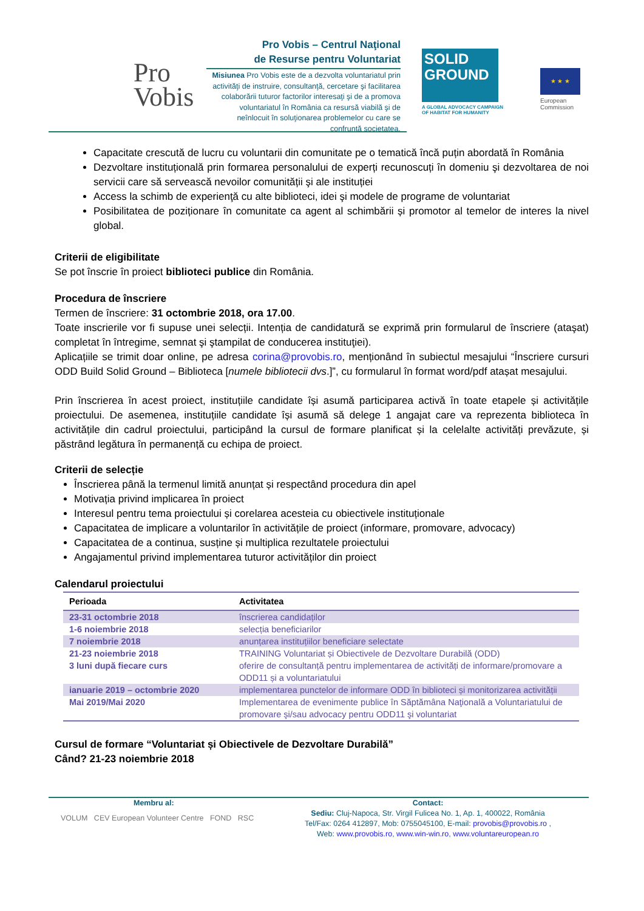Pro
Vobis
Pro Vobis – Centrul Naţional
de Resurse pentru Voluntariat
Misiunea Pro Vobis este de a dezvolta voluntariatul prin activităţi de instruire, consultanţă, cercetare şi facilitarea colaborării tuturor factorilor interesaţi şi de a promova voluntariatul în România ca resursă viabilă şi de neînlocuit în soluţionarea problemelor cu care se confruntă societatea.
SOLID
GROUND
A GLOBAL ADVOCACY CAMPAIGN
OF HABITAT FOR HUMANITY
★ ★ ★
European
Commission
Capacitate crescută de lucru cu voluntarii din comunitate pe o tematică încă puțin abordată în România
Dezvoltare instituțională prin formarea personalului de experți recunoscuți în domeniu şi dezvoltarea de noi servicii care să servească nevoilor comunității şi ale instituției
Access la schimb de experienţă cu alte biblioteci, idei şi modele de programe de voluntariat
Posibilitatea de poziționare în comunitate ca agent al schimbării și promotor al temelor de interes la nivel global.
Criterii de eligibilitate
Se pot înscrie în proiect biblioteci publice din România.
Procedura de înscriere
Termen de înscriere: 31 octombrie 2018, ora 17.00.
Toate inscrierile vor fi supuse unei selecții. Intenția de candidatură se exprimă prin formularul de înscriere (ataşat) completat în întregime, semnat şi ştampilat de conducerea instituţiei).
Aplicațiile se trimit doar online, pe adresa corina@provobis.ro, menționând în subiectul mesajului “Înscriere cursuri ODD Build Solid Ground – Biblioteca [numele bibliotecii dvs.]”, cu formularul în format word/pdf atașat mesajului.
Prin înscrierea în acest proiect, instituțiile candidate își asumă participarea activă în toate etapele și activitățile proiectului. De asemenea, instituțiile candidate își asumă să delege 1 angajat care va reprezenta biblioteca în activitățile din cadrul proiectului, participând la cursul de formare planificat și la celelalte activități prevăzute, și păstrând legătura în permanență cu echipa de proiect.
Criterii de selecție
Înscrierea până la termenul limită anunțat și respectând procedura din apel
Motivația privind implicarea în proiect
Interesul pentru tema proiectului și corelarea acesteia cu obiectivele instituționale
Capacitatea de implicare a voluntarilor în activitățile de proiect (informare, promovare, advocacy)
Capacitatea de a continua, susține și multiplica rezultatele proiectului
Angajamentul privind implementarea tuturor activităților din proiect
Calendarul proiectului
| Perioada | Activitatea |
| --- | --- |
| 23-31 octombrie 2018 | înscrierea candidaților |
| 1-6 noiembrie 2018 | selecția beneficiarilor |
| 7 noiembrie 2018 | anunțarea instituțiilor beneficiare selectate |
| 21-23 noiembrie 2018 | TRAINING Voluntariat și Obiectivele de Dezvoltare Durabilă (ODD) |
| 3 luni după fiecare curs | oferire de consultanță pentru implementarea de activități de informare/promovare a ODD11 și a voluntariatului |
| ianuarie 2019 – octombrie 2020 | implementarea punctelor de informare ODD în biblioteci și monitorizarea activității |
| Mai 2019/Mai 2020 | Implementarea de evenimente publice în Săptămâna Naţională a Voluntariatului de promovare şi/sau advocacy pentru ODD11 şi voluntariat |
Cursul de formare “Voluntariat și Obiectivele de Dezvoltare Durabilă”
Când? 21-23 noiembrie 2018
Membru al:
VOLUM CEV European Volunteer Centre FOND RSC
Contact:
Sediu: Cluj-Napoca, Str. Virgil Fulicea No. 1, Ap. 1, 400022, România
Tel/Fax: 0264 412897, Mob: 0755045100, E-mail: provobis@provobis.ro ,
Web: www.provobis.ro, www.win-win.ro, www.voluntareuropean.ro